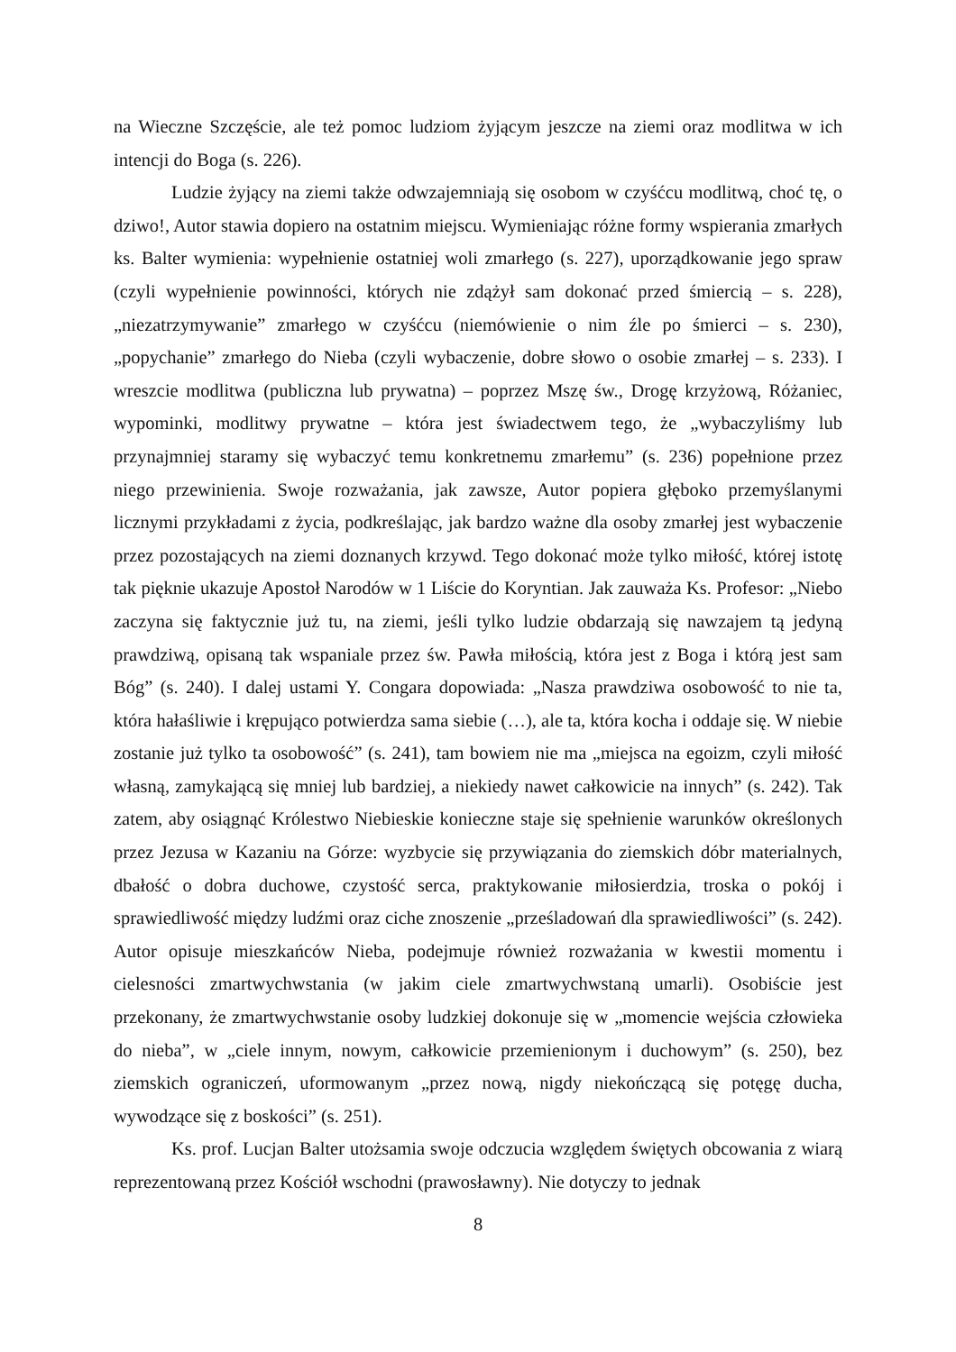na Wieczne Szczęście, ale też pomoc ludziom żyjącym jeszcze na ziemi oraz modlitwa w ich intencji do Boga (s. 226).
Ludzie żyjący na ziemi także odwzajemniają się osobom w czyśćcu modlitwą, choć tę, o dziwo!, Autor stawia dopiero na ostatnim miejscu. Wymieniając różne formy wspierania zmarłych ks. Balter wymienia: wypełnienie ostatniej woli zmarłego (s. 227), uporządkowanie jego spraw (czyli wypełnienie powinności, których nie zdążył sam dokonać przed śmiercią – s. 228), „niezatrzymywanie” zmarłego w czyśćcu (niemówienie o nim źle po śmierci – s. 230), „popychanie” zmarłego do Nieba (czyli wybaczenie, dobre słowo o osobie zmarłej – s. 233). I wreszcie modlitwa (publiczna lub prywatna) – poprzez Mszę św., Drogę krzyżową, Różaniec, wypominki, modlitwy prywatne – która jest świadectwem tego, że „wybaczyliśmy lub przynajmniej staramy się wybaczyć temu konkretnemu zmarłemu” (s. 236) popełnione przez niego przewinienia. Swoje rozważania, jak zawsze, Autor popiera głęboko przemyślanymi licznymi przykładami z życia, podkreślając, jak bardzo ważne dla osoby zmarłej jest wybaczenie przez pozostających na ziemi doznanych krzywd. Tego dokonać może tylko miłość, której istotę tak pięknie ukazuje Apostoł Narodów w 1 Liście do Koryntian. Jak zauważa Ks. Profesor: „Niebo zaczyna się faktycznie już tu, na ziemi, jeśli tylko ludzie obdarzają się nawzajem tą jedyną prawdziwą, opisaną tak wspaniale przez św. Pawła miłością, która jest z Boga i którą jest sam Bóg” (s. 240). I dalej ustami Y. Congara dopowiada: „Nasza prawdziwa osobowość to nie ta, która hałaśliwie i krępująco potwierdza sama siebie (…), ale ta, która kocha i oddaje się. W niebie zostanie już tylko ta osobowość” (s. 241), tam bowiem nie ma „miejsca na egoizm, czyli miłość własną, zamykającą się mniej lub bardziej, a niekiedy nawet całkowicie na innych” (s. 242). Tak zatem, aby osiągnąć Królestwo Niebieskie konieczne staje się spełnienie warunków określonych przez Jezusa w Kazaniu na Górze: wyzbycie się przywiązania do ziemskich dóbr materialnych, dbałość o dobra duchowe, czystość serca, praktykowanie miłosierdzia, troska o pokój i sprawiedliwość między ludźmi oraz ciche znoszenie „prześladowań dla sprawiedliwości” (s. 242). Autor opisuje mieszkańców Nieba, podejmuje również rozważania w kwestii momentu i cielesności zmartwychwstania (w jakim ciele zmartwychwstaną umarli). Osobiście jest przekonany, że zmartwychwstanie osoby ludzkiej dokonuje się w „momencie wejścia człowieka do nieba”, w „ciele innym, nowym, całkowicie przemienionym i duchowym” (s. 250), bez ziemskich ograniczeń, uformowanym „przez nową, nigdy niekończącą się potęgę ducha, wywodzące się z boskości” (s. 251).
Ks. prof. Lucjan Balter utożsamia swoje odczucia względem świętych obcowania z wiarą reprezentowaną przez Kościół wschodni (prawosławny). Nie dotyczy to jednak
8